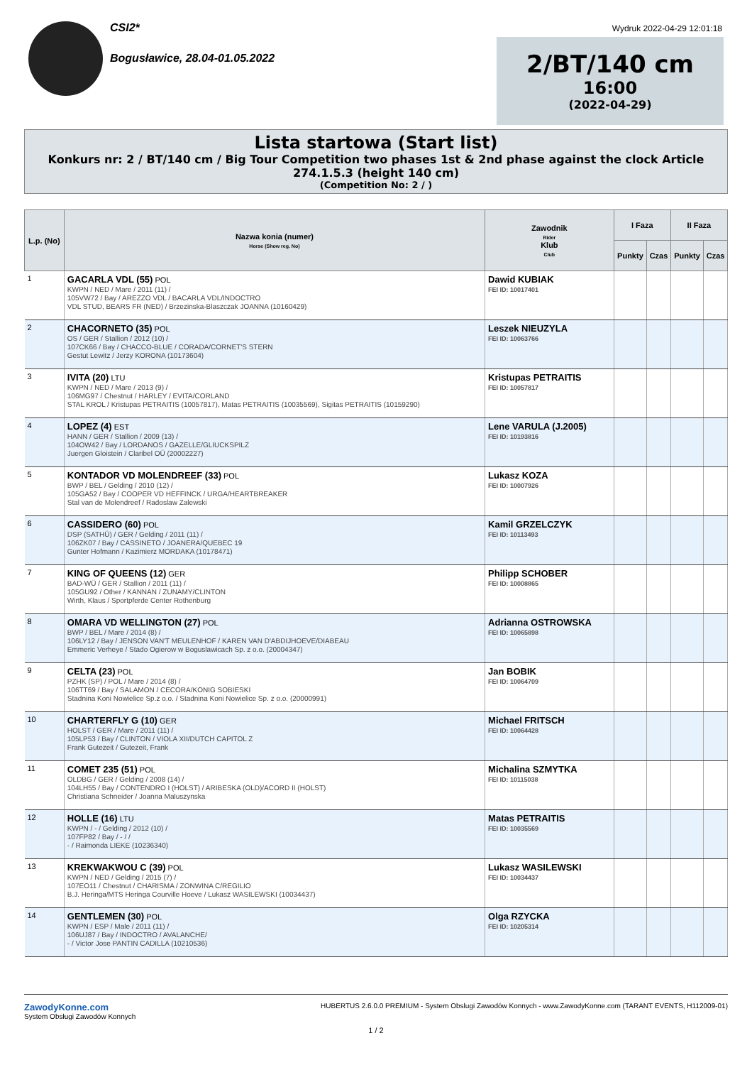CSI2*
Bogusławice, 28.04-01.05.2022
Wydruk 2022-04-29 12:01:18
2/BT/140 cm
16:00
(2022-04-29)
Lista startowa (Start list)
Konkurs nr: 2 / BT/140 cm / Big Tour Competition two phases 1st & 2nd phase against the clock Article 274.1.5.3 (height 140 cm)
(Competition No: 2 / )
| L.p. (No) | Nazwa konia (numer) Horse (Show reg. No) | Zawodnik Rider Klub Club | | I Faza | | II Faza | |
| --- | --- | --- | --- | --- | --- | --- | --- |
| | | | | Punkty | Czas | Punkty | Czas |
| 1 | GACARLA VDL (55) POL KWPN / NED / Mare / 2011 (11) / 105VW72 / Bay / AREZZO VDL / BACARLA VDL/INDOCTRO VDL STUD, BEARS FR (NED) / Brzezinska-Blaszczak JOANNA (10160429) | | Dawid KUBIAK FEI ID: 10017401 | | | | |
| 2 | CHACORNETO (35) POL OS / GER / Stallion / 2012 (10) / 107CK66 / Bay / CHACCO-BLUE / CORADA/CORNET'S STERN Gestut Lewitz / Jerzy KORONA (10173604) | | Leszek NIEUZYLA FEI ID: 10063766 | | | | |
| 3 | IVITA (20) LTU KWPN / NED / Mare / 2013 (9) / 106MG97 / Chestnut / HARLEY / EVITA/CORLAND STAL KROL / Kristupas PETRAITIS (10057817), Matas PETRAITIS (10035569), Sigitas PETRAITIS (10159290) | | Kristupas PETRAITIS FEI ID: 10057817 | | | | |
| 4 | LOPEZ (4) EST HANN / GER / Stallion / 2009 (13) / 104OW42 / Bay / LORDANOS / GAZELLE/GLIUCKSPILZ Juergen Gloistein / Claribel OÜ (20002227) | | Lene VARULA (J.2005) FEI ID: 10193816 | | | | |
| 5 | KONTADOR VD MOLENDREEF (33) POL BWP / BEL / Gelding / 2010 (12) / 105GA52 / Bay / COOPER VD HEFFINCK / URGA/HEARTBREAKER Stal van de Molendreef / Radoslaw Zalewski | | Lukasz KOZA FEI ID: 10007926 | | | | |
| 6 | CASSIDERO (60) POL DSP (SATHÜ) / GER / Gelding / 2011 (11) / 106ZK07 / Bay / CASSINETO / JOANERA/QUEBEC 19 Gunter Hofmann / Kazimierz MORDAKA (10178471) | | Kamil GRZELCZYK FEI ID: 10113493 | | | | |
| 7 | KING OF QUEENS (12) GER BAD-WÜ / GER / Stallion / 2011 (11) / 105GU92 / Other / KANNAN / ZUNAMY/CLINTON Wirth, Klaus / Sportpferde Center Rothenburg | | Philipp SCHOBER FEI ID: 10008865 | | | | |
| 8 | OMARA VD WELLINGTON (27) POL BWP / BEL / Mare / 2014 (8) / 106LY12 / Bay / JENSON VAN'T MEULENHOF / KAREN VAN D'ABDIJHOEVE/DIABEAU Emmeric Verheye / Stado Ogierow w Boguslawicach Sp. z o.o. (20004347) | | Adrianna OSTROWSKA FEI ID: 10065898 | | | | |
| 9 | CELTA (23) POL PZHK (SP) / POL / Mare / 2014 (8) / 106TT69 / Bay / SALAMON / CECORA/KONIG SOBIESKI Stadnina Koni Nowielice Sp.z o.o. / Stadnina Koni Nowielice Sp. z o.o. (20000991) | | Jan BOBIK FEI ID: 10064709 | | | | |
| 10 | CHARTERFLY G (10) GER HOLST / GER / Mare / 2011 (11) / 105LP53 / Bay / CLINTON / VIOLA XII/DUTCH CAPITOL Z Frank Gutezeit / Gutezeit, Frank | | Michael FRITSCH FEI ID: 10064428 | | | | |
| 11 | COMET 235 (51) POL OLDBG / GER / Gelding / 2008 (14) / 104LH55 / Bay / CONTENDRO I (HOLST) / ARIBESKA (OLD)/ACORD II (HOLST) Christiana Schneider / Joanna Maluszynska | | Michalina SZMYTKA FEI ID: 10115038 | | | | |
| 12 | HOLLE (16) LTU KWPN / - / Gelding / 2012 (10) / 107FP82 / Bay / - / / - / Raimonda LIEKE (10236340) | | Matas PETRAITIS FEI ID: 10035569 | | | | |
| 13 | KREKWAKWOU C (39) POL KWPN / NED / Gelding / 2015 (7) / 107EO11 / Chestnut / CHARISMA / ZONWINA C/REGILIO B.J. Heringa/MTS Heringa Courville Hoeve / Lukasz WASILEWSKI (10034437) | | Lukasz WASILEWSKI FEI ID: 10034437 | | | | |
| 14 | GENTLEMEN (30) POL KWPN / ESP / Male / 2011 (11) / 106UJ87 / Bay / INDOCTRO / AVALANCHE/ - / Victor Jose PANTIN CADILLA (10210536) | | Olga RZYCKA FEI ID: 10205314 | | | | |
ZawodyKonne.com
System Obsługi Zawodów Konnych
HUBERTUS 2.6.0.0 PREMIUM - System Obslugi Zawodów Konnych - www.ZawodyKonne.com (TARANT EVENTS, H112009-01)
1 / 2